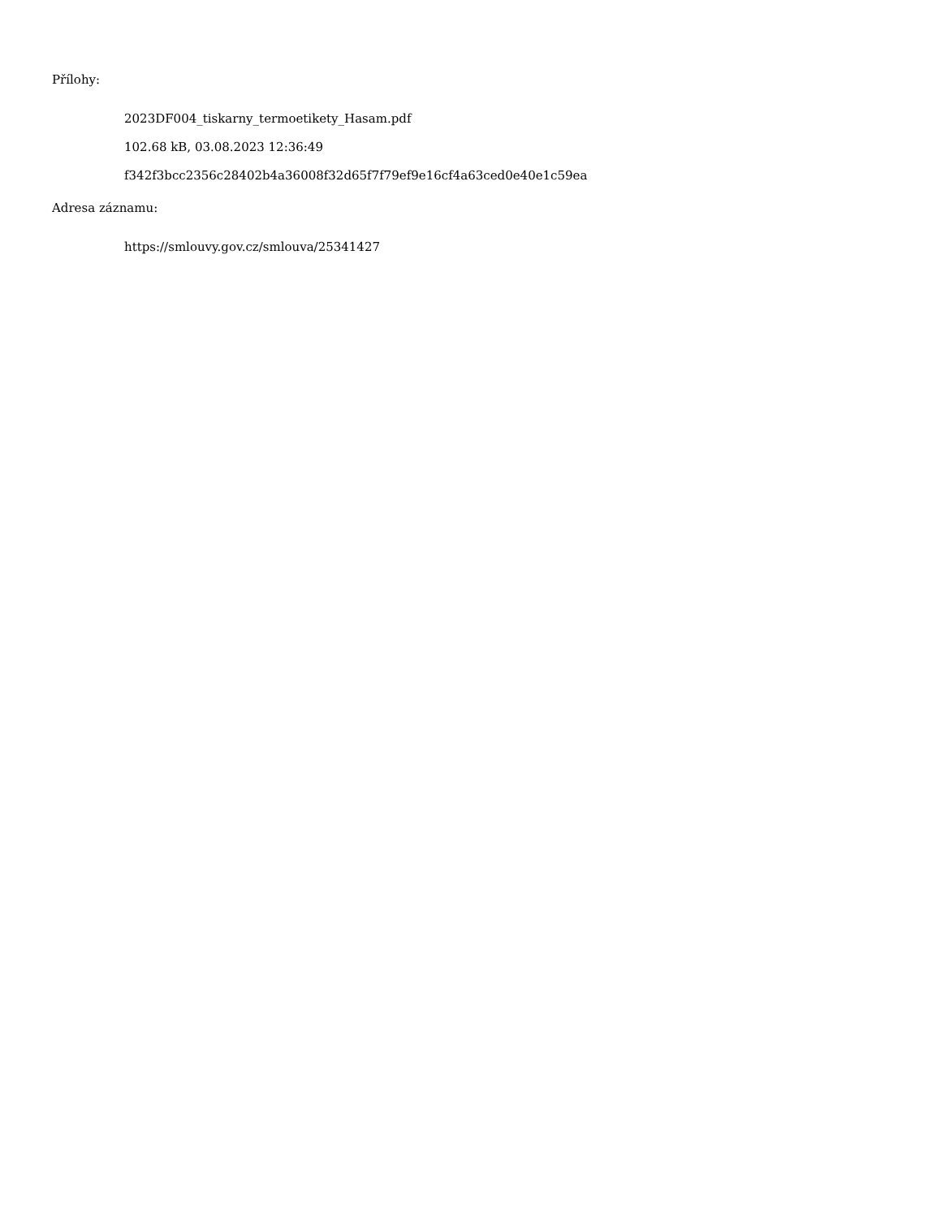Přílohy:
2023DF004_tiskarny_termoetikety_Hasam.pdf
102.68 kB, 03.08.2023 12:36:49
f342f3bcc2356c28402b4a36008f32d65f7f79ef9e16cf4a63ced0e40e1c59ea
Adresa záznamu:
https://smlouvy.gov.cz/smlouva/25341427